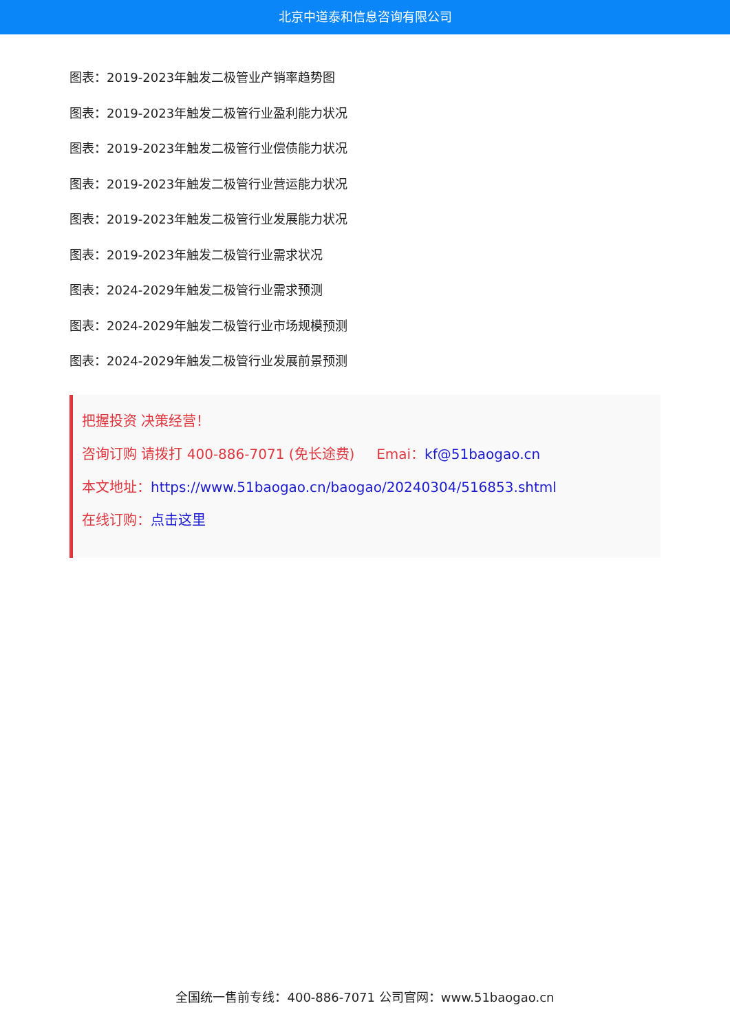北京中道泰和信息咨询有限公司
图表：2019-2023年触发二极管业产销率趋势图
图表：2019-2023年触发二极管行业盈利能力状况
图表：2019-2023年触发二极管行业偿债能力状况
图表：2019-2023年触发二极管行业营运能力状况
图表：2019-2023年触发二极管行业发展能力状况
图表：2019-2023年触发二极管行业需求状况
图表：2024-2029年触发二极管行业需求预测
图表：2024-2029年触发二极管行业市场规模预测
图表：2024-2029年触发二极管行业发展前景预测
把握投资 决策经营！
咨询订购 请拨打 400-886-7071 (免长途费) Emai：kf@51baogao.cn
本文地址：https://www.51baogao.cn/baogao/20240304/516853.shtml
在线订购：点击这里
全国统一售前专线：400-886-7071 公司官网：www.51baogao.cn